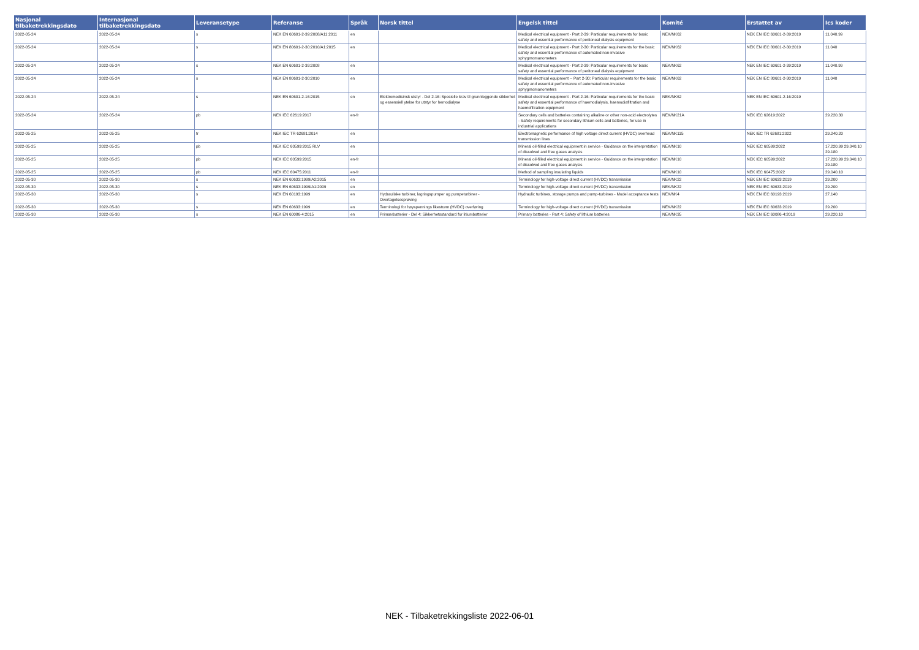| Nasjonal tilbaketrekkingsdato | Internasjonal tilbaketrekkingsdato | Leveransetype | Referanse | Språk | Norsk tittel | Engelsk tittel | Komité | Erstattet av | Ics koder |
| --- | --- | --- | --- | --- | --- | --- | --- | --- | --- |
| 2022-05-24 | 2022-05-24 | s | NEK EN 60601-2-39:2008/A11:2011 | en | | Medical electrical equipment - Part 2-39: Particular requirements for basic safety and essential performance of peritoneal dialysis equipment | NEK/NK62 | NEK EN IEC 60601-2-39:2019 | 11.040.99 |
| 2022-05-24 | 2022-05-24 | s | NEK EN 80601-2-30:2010/A1:2015 | en | | Medical electrical equipment - Part 2-30: Particular requirements for the basic safety and essential performance of automated non-invasive sphygmomanometers | NEK/NK62 | NEK EN IEC 80601-2-30:2019 | 11.040 |
| 2022-05-24 | 2022-05-24 | s | NEK EN 60601-2-39:2008 | en | | Medical electrical equipment - Part 2-39: Particular requirements for basic safety and essential performance of peritoneal dialysis equipment | NEK/NK62 | NEK EN IEC 60601-2-39:2019 | 11.040.99 |
| 2022-05-24 | 2022-05-24 | s | NEK EN 80601-2-30:2010 | en | | Medical electrical equipment -- Part 2-30: Particular requirements for the basic safety and essential performance of automated non-invasive sphygmomanometers | NEK/NK62 | NEK EN IEC 80601-2-30:2019 | 11.040 |
| 2022-05-24 | 2022-05-24 | s | NEK EN 60601-2-16:2015 | en | Elektromedisinsk utstyr - Del 2-16: Spesielle krav til grunnleggende sikkerhet og essensiell ytelse for utstyr for hemodialyse | Medical electrical equipment - Part 2-16: Particular requirements for the basic safety and essential performance of haemodialysis, haemodiafiltration and haemofiltration equipment | NEK/NK62 | NEK EN IEC 60601-2-16:2019 | |
| 2022-05-24 | 2022-05-24 | pb | NEK IEC 62619:2017 | en-fr | | Secondary cells and batteries containing alkaline or other non-acid electrolytes - Safety requirements for secondary lithium cells and batteries, for use in industrial applications | NEK/NK21A | NEK IEC 62619:2022 | 29.220.30 |
| 2022-05-25 | 2022-05-25 | tr | NEK IEC TR 62681:2014 | en | | Electromagnetic performance of high voltage direct current (HVDC) overhead transmission lines | NEK/NK115 | NEK IEC TR 62681:2022 | 29.240.20 |
| 2022-05-25 | 2022-05-25 | pb | NEK IEC 60599:2015 RLV | en | | Mineral oil-filled electrical equipment in service - Guidance on the interpretation of dissolved and free gases analysis | NEK/NK10 | NEK IEC 60599:2022 | 17.220.99 29.040.10 29.180 |
| 2022-05-25 | 2022-05-25 | pb | NEK IEC 60599:2015 | en-fr | | Mineral oil-filled electrical equipment in service - Guidance on the interpretation of dissolved and free gases analysis | NEK/NK10 | NEK IEC 60599:2022 | 17.220.99 29.040.10 29.180 |
| 2022-05-25 | 2022-05-25 | pb | NEK IEC 60475:2011 | en-fr | | Method of sampling insulating liquids | NEK/NK10 | NEK IEC 60475:2022 | 29.040.10 |
| 2022-05-30 | 2022-05-30 | s | NEK EN 60633:1999/A2:2015 | en | | Terminology for high-voltage direct current (HVDC) transmission | NEK/NK22 | NEK EN IEC 60633:2019 | 29.200 |
| 2022-05-30 | 2022-05-30 | s | NEK EN 60633:1999/A1:2009 | en | | Terminology for high-voltage direct current (HVDC) transmission | NEK/NK22 | NEK EN IEC 60633:2019 | 29.200 |
| 2022-05-30 | 2022-05-30 | s | NEK EN 60193:1999 | en | Hydrauliske turbiner, lagringspumper og pumpeturbiner - Overtagelsesprøving | Hydraulic turbines, storage pumps and pump-turbines - Model acceptance tests | NEK/NK4 | NEK EN IEC 60193:2019 | 27.140 |
| 2022-05-30 | 2022-05-30 | s | NEK EN 60633:1999 | en | Terminologi for høyspennings likestrøm (HVDC) overføring | Terminology for high-voltage direct current (HVDC) transmission | NEK/NK22 | NEK EN IEC 60633:2019 | 29.200 |
| 2022-05-30 | 2022-05-30 | s | NEK EN 60086-4:2015 | en | Primærbatterier - Del 4: Sikkerhetsstandard for litiumbatterier | Primary batteries - Part 4: Safety of lithium batteries | NEK/NK35 | NEK EN IEC 60086-4:2019 | 29.220.10 |
NEK - Tilbaketrekkingsliste 2022-06-01